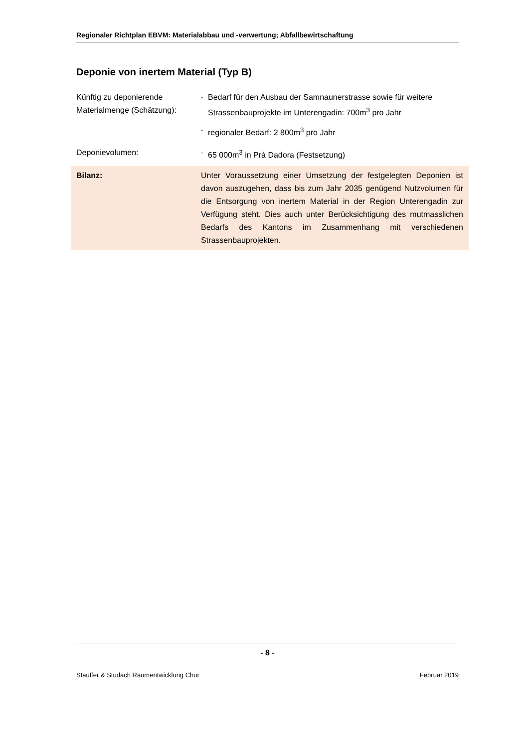Regionaler Richtplan EBVM: Materialabbau und -verwertung; Abfallbewirtschaftung
Deponie von inertem Material (Typ B)
Künftig zu deponierende Materialmenge (Schätzung):
- Bedarf für den Ausbau der Samnaunerstrasse sowie für weitere Strassenbauprojekte im Unterengadin: 700m<sup>3</sup> pro Jahr
- regionaler Bedarf: 2 800m<sup>3</sup> pro Jahr
Deponievolumen:
- 65 000m<sup>3</sup> in Prà Dadora (Festsetzung)
Bilanz: Unter Voraussetzung einer Umsetzung der festgelegten Deponien ist davon auszugehen, dass bis zum Jahr 2035 genügend Nutzvolumen für die Entsorgung von inertem Material in der Region Unterengadin zur Verfügung steht. Dies auch unter Berücksichtigung des mutmasslichen Bedarfs des Kantons im Zusammenhang mit verschiedenen Strassenbauprojekten.
- 8 -
Stauffer & Studach Raumentwicklung Chur Februar 2019